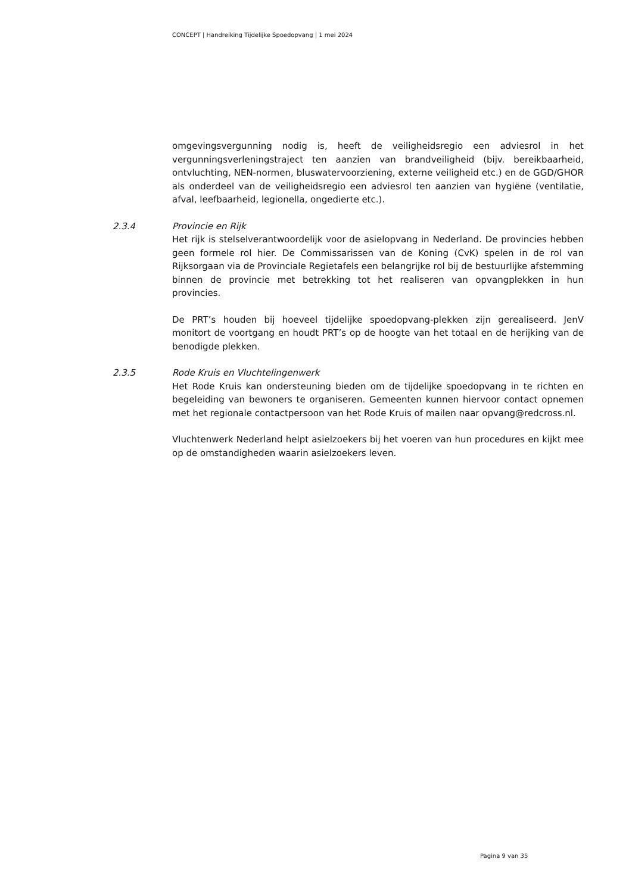CONCEPT | Handreiking Tijdelijke Spoedopvang | 1 mei 2024
omgevingsvergunning nodig is, heeft de veiligheidsregio een adviesrol in het vergunningsverleningstraject ten aanzien van brandveiligheid (bijv. bereikbaarheid, ontvluchting, NEN-normen, bluswatervoorziening, externe veiligheid etc.) en de GGD/GHOR als onderdeel van de veiligheidsregio een adviesrol ten aanzien van hygiëne (ventilatie, afval, leefbaarheid, legionella, ongedierte etc.).
2.3.4 Provincie en Rijk
Het rijk is stelselverantwoordelijk voor de asielopvang in Nederland. De provincies hebben geen formele rol hier. De Commissarissen van de Koning (CvK) spelen in de rol van Rijksorgaan via de Provinciale Regietafels een belangrijke rol bij de bestuurlijke afstemming binnen de provincie met betrekking tot het realiseren van opvangplekken in hun provincies.
De PRT’s houden bij hoeveel tijdelijke spoedopvang-plekken zijn gerealiseerd. JenV monitort de voortgang en houdt PRT’s op de hoogte van het totaal en de herijking van de benodigde plekken.
2.3.5 Rode Kruis en Vluchtelingenwerk
Het Rode Kruis kan ondersteuning bieden om de tijdelijke spoedopvang in te richten en begeleiding van bewoners te organiseren. Gemeenten kunnen hiervoor contact opnemen met het regionale contactpersoon van het Rode Kruis of mailen naar opvang@redcross.nl.
Vluchtenwerk Nederland helpt asielzoekers bij het voeren van hun procedures en kijkt mee op de omstandigheden waarin asielzoekers leven.
Pagina 9 van 35